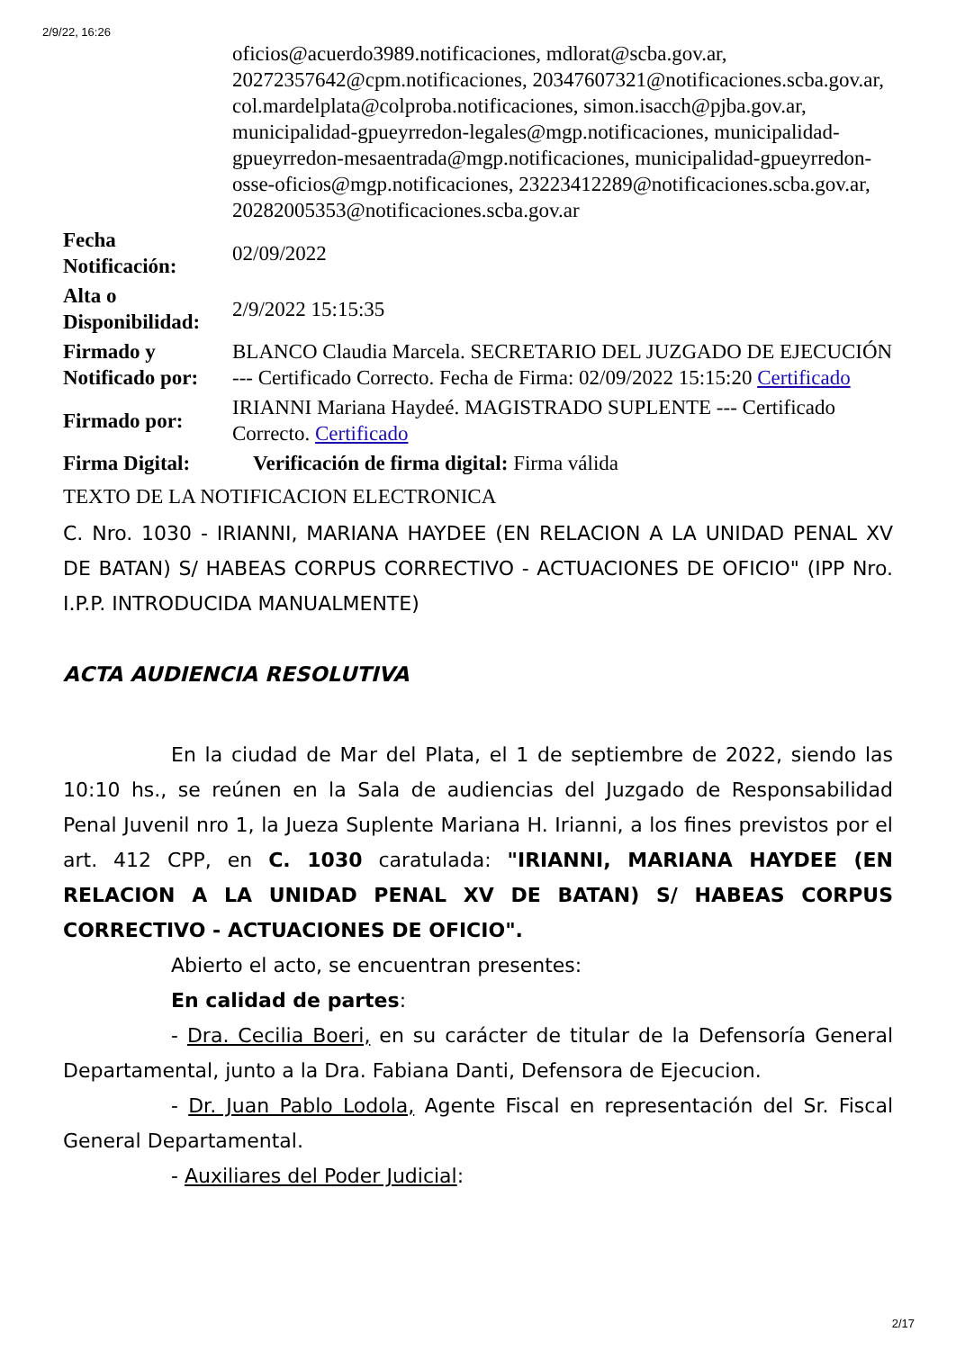2/9/22, 16:26
| | oficios@acuerdo3989.notificaciones, mdlorat@scba.gov.ar, 20272357642@cpm.notificaciones, 20347607321@notificaciones.scba.gov.ar, col.mardelplata@colproba.notificaciones, simon.isacch@pjba.gov.ar, municipalidad-gpueyrredon-legales@mgp.notificaciones, municipalidad-gpueyrredon-mesaentrada@mgp.notificaciones, municipalidad-gpueyrredon-osse-oficios@mgp.notificaciones, 23223412289@notificaciones.scba.gov.ar, 20282005353@notificaciones.scba.gov.ar |
| Fecha Notificación: | 02/09/2022 |
| Alta o Disponibilidad: | 2/9/2022 15:15:35 |
| Firmado y Notificado por: | BLANCO Claudia Marcela. SECRETARIO DEL JUZGADO DE EJECUCIÓN --- Certificado Correcto. Fecha de Firma: 02/09/2022 15:15:20 Certificado |
| Firmado por: | IRIANNI Mariana Haydeé. MAGISTRADO SUPLENTE --- Certificado Correcto. Certificado |
| Firma Digital: | Verificación de firma digital: Firma válida |
TEXTO DE LA NOTIFICACION ELECTRONICA
C. Nro. 1030 - IRIANNI, MARIANA HAYDEE (EN RELACION A LA UNIDAD PENAL XV DE BATAN) S/ HABEAS CORPUS CORRECTIVO - ACTUACIONES DE OFICIO" (IPP Nro. I.P.P. INTRODUCIDA MANUALMENTE)
ACTA AUDIENCIA RESOLUTIVA
En la ciudad de Mar del Plata, el 1 de septiembre de 2022, siendo las 10:10 hs., se reúnen en la Sala de audiencias del Juzgado de Responsabilidad Penal Juvenil nro 1, la Jueza Suplente Mariana H. Irianni, a los fines previstos por el art. 412 CPP, en C. 1030 caratulada: "IRIANNI, MARIANA HAYDEE (EN RELACION A LA UNIDAD PENAL XV DE BATAN) S/ HABEAS CORPUS CORRECTIVO - ACTUACIONES DE OFICIO".
Abierto el acto, se encuentran presentes:
En calidad de partes:
- Dra. Cecilia Boeri, en su carácter de titular de la Defensoría General Departamental, junto a la Dra. Fabiana Danti, Defensora de Ejecucion.
- Dr. Juan Pablo Lodola, Agente Fiscal en representación del Sr. Fiscal General Departamental.
- Auxiliares del Poder Judicial:
2/17